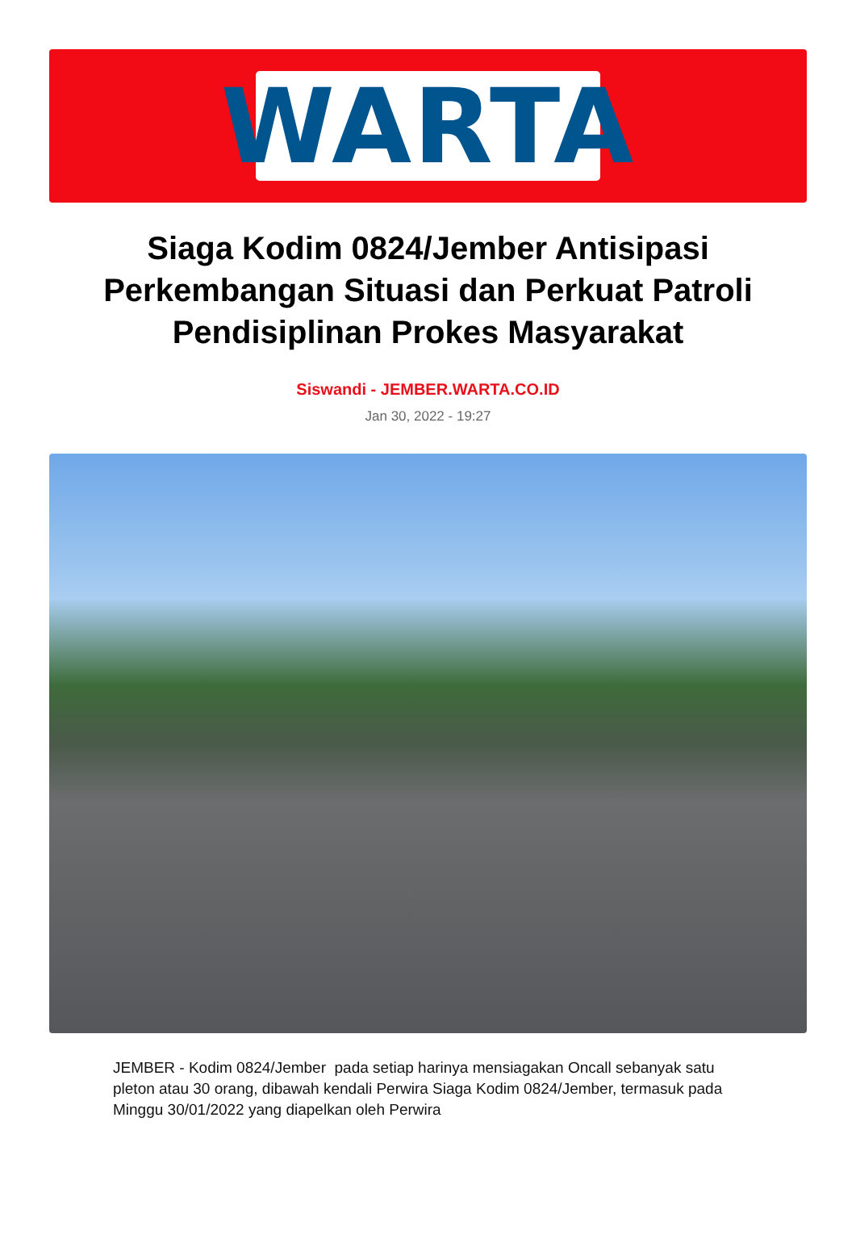WARTA
Siaga Kodim 0824/Jember Antisipasi Perkembangan Situasi dan Perkuat Patroli Pendisiplinan Prokes Masyarakat
Siswandi - JEMBER.WARTA.CO.ID
Jan 30, 2022 - 19:27
JEMBER - Kodim 0824/Jember pada setiap harinya mensiagakan Oncall sebanyak satu pleton atau 30 orang, dibawah kendali Perwira Siaga Kodim 0824/Jember, termasuk pada Minggu 30/01/2022 yang diapelkan oleh Perwira